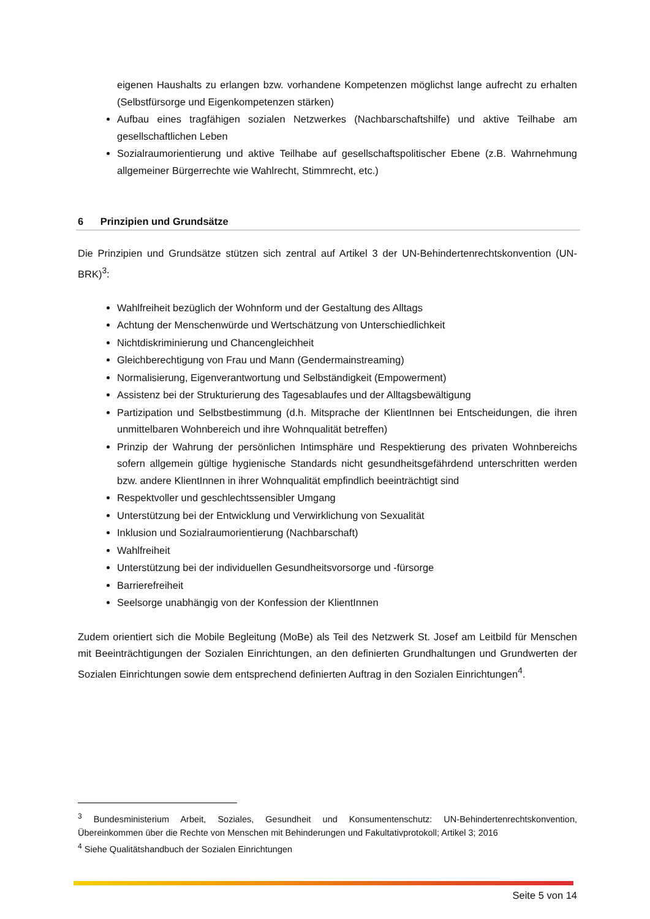eigenen Haushalts zu erlangen bzw. vorhandene Kompetenzen möglichst lange aufrecht zu erhalten (Selbstfürsorge und Eigenkompetenzen stärken)
Aufbau eines tragfähigen sozialen Netzwerkes (Nachbarschaftshilfe) und aktive Teilhabe am gesellschaftlichen Leben
Sozialraumorientierung und aktive Teilhabe auf gesellschaftspolitischer Ebene (z.B. Wahrnehmung allgemeiner Bürgerrechte wie Wahlrecht, Stimmrecht, etc.)
6 Prinzipien und Grundsätze
Die Prinzipien und Grundsätze stützen sich zentral auf Artikel 3 der UN-Behindertenrechtskonvention (UN-BRK)<sup>3</sup>:
Wahlfreiheit bezüglich der Wohnform und der Gestaltung des Alltags
Achtung der Menschenwürde und Wertschätzung von Unterschiedlichkeit
Nichtdiskriminierung und Chancengleichheit
Gleichberechtigung von Frau und Mann (Gendermainstreaming)
Normalisierung, Eigenverantwortung und Selbständigkeit (Empowerment)
Assistenz bei der Strukturierung des Tagesablaufes und der Alltagsbewältigung
Partizipation und Selbstbestimmung (d.h. Mitsprache der KlientInnen bei Entscheidungen, die ihren unmittelbaren Wohnbereich und ihre Wohnqualität betreffen)
Prinzip der Wahrung der persönlichen Intimsphäre und Respektierung des privaten Wohnbereichs sofern allgemein gültige hygienische Standards nicht gesundheitsgefährdend unterschritten werden bzw. andere KlientInnen in ihrer Wohnqualität empfindlich beeinträchtigt sind
Respektvoller und geschlechtssensibler Umgang
Unterstützung bei der Entwicklung und Verwirklichung von Sexualität
Inklusion und Sozialraumorientierung (Nachbarschaft)
Wahlfreiheit
Unterstützung bei der individuellen Gesundheitsvorsorge und -fürsorge
Barrierefreiheit
Seelsorge unabhängig von der Konfession der KlientInnen
Zudem orientiert sich die Mobile Begleitung (MoBe) als Teil des Netzwerk St. Josef am Leitbild für Menschen mit Beeinträchtigungen der Sozialen Einrichtungen, an den definierten Grundhaltungen und Grundwerten der Sozialen Einrichtungen sowie dem entsprechend definierten Auftrag in den Sozialen Einrichtungen<sup>4</sup>.
<sup>3</sup> Bundesministerium Arbeit, Soziales, Gesundheit und Konsumentenschutz: UN-Behindertenrechtskonvention, Übereinkommen über die Rechte von Menschen mit Behinderungen und Fakultativprotokoll; Artikel 3; 2016
<sup>4</sup> Siehe Qualitätshandbuch der Sozialen Einrichtungen
Seite 5 von 14